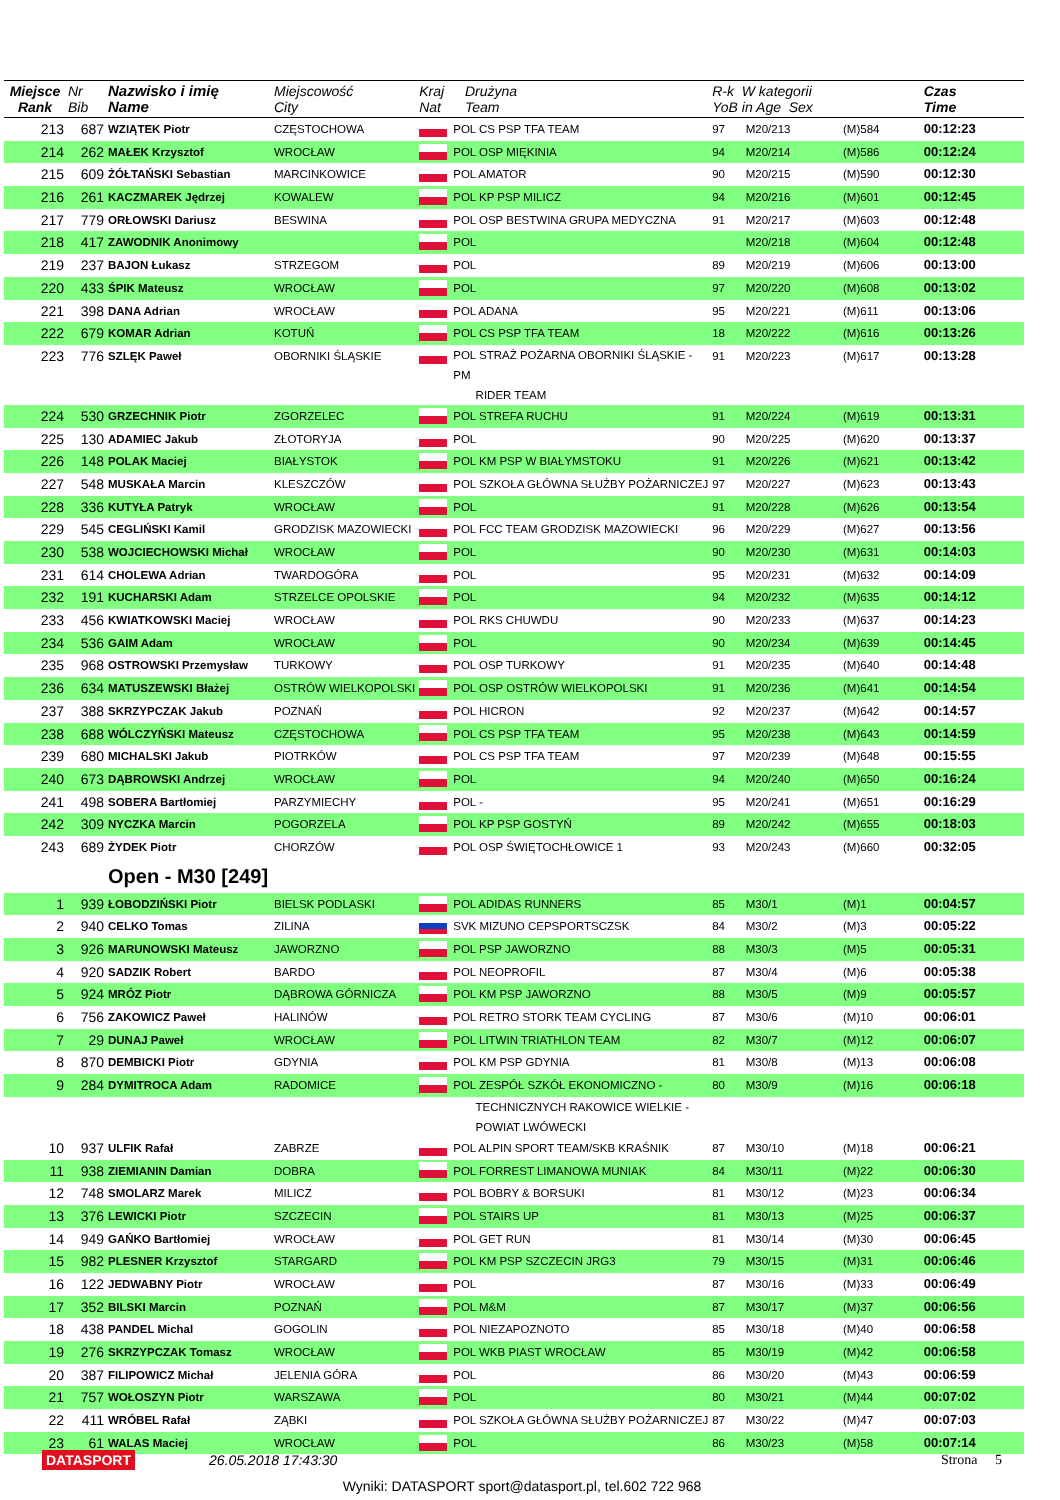| Miejsce Rank | Nr Bib | Nazwisko i imię Name | Miejscowość City | Kraj Nat | Drużyna Team | R-k W kategorii YoB in Age Sex | | | Czas Time |
| --- | --- | --- | --- | --- | --- | --- | --- | --- | --- |
| 213 | 687 | WZIĄTEK Piotr | CZĘSTOCHOWA | | POL CS PSP TFA TEAM | 97 | M20/213 | (M)584 | 00:12:23 |
| 214 | 262 | MAŁEK Krzysztof | WROCŁAW | | POL OSP MIĘKINIA | 94 | M20/214 | (M)586 | 00:12:24 |
| 215 | 609 | ŻÓŁTAŃSKI Sebastian | MARCINKOWICE | | POL AMATOR | 90 | M20/215 | (M)590 | 00:12:30 |
| 216 | 261 | KACZMAREK Jędrzej | KOWALEW | | POL KP PSP MILICZ | 94 | M20/216 | (M)601 | 00:12:45 |
| 217 | 779 | ORŁOWSKI Dariusz | BESWINA | | POL OSP BESTWINA GRUPA MEDYCZNA | 91 | M20/217 | (M)603 | 00:12:48 |
| 218 | 417 | ZAWODNIK Anonimowy | | | POL | | M20/218 | (M)604 | 00:12:48 |
| 219 | 237 | BAJON Łukasz | STRZEGOM | | POL | 89 | M20/219 | (M)606 | 00:13:00 |
| 220 | 433 | ŚPIK Mateusz | WROCŁAW | | POL | 97 | M20/220 | (M)608 | 00:13:02 |
| 221 | 398 | DANA Adrian | WROCŁAW | | POL ADANA | 95 | M20/221 | (M)611 | 00:13:06 |
| 222 | 679 | KOMAR Adrian | KOTUŃ | | POL CS PSP TFA TEAM | 18 | M20/222 | (M)616 | 00:13:26 |
| 223 | 776 | SZLĘK Paweł | OBORNIKI ŚLĄSKIE | | POL STRAŻ POŻARNA OBORNIKI ŚLĄSKIE - PM RIDER TEAM | 91 | M20/223 | (M)617 | 00:13:28 |
| 224 | 530 | GRZECHNIK Piotr | ZGORZELEC | | POL STREFA RUCHU | 91 | M20/224 | (M)619 | 00:13:31 |
| 225 | 130 | ADAMIEC Jakub | ZŁOTORYJA | | POL | 90 | M20/225 | (M)620 | 00:13:37 |
| 226 | 148 | POLAK Maciej | BIAŁYSTOK | | POL KM PSP W BIAŁYMSTOKU | 91 | M20/226 | (M)621 | 00:13:42 |
| 227 | 548 | MUSKAŁA Marcin | KLESZCZÓW | | POL SZKOŁA GŁÓWNA SŁUŻBY POŻARNICZEJ | 97 | M20/227 | (M)623 | 00:13:43 |
| 228 | 336 | KUTYŁA Patryk | WROCŁAW | | POL | 91 | M20/228 | (M)626 | 00:13:54 |
| 229 | 545 | CEGLIŃSKI Kamil | GRODZISK MAZOWIECKI | | POL FCC TEAM GRODZISK MAZOWIECKI | 96 | M20/229 | (M)627 | 00:13:56 |
| 230 | 538 | WOJCIECHOWSKI Michał | WROCŁAW | | POL | 90 | M20/230 | (M)631 | 00:14:03 |
| 231 | 614 | CHOLEWA Adrian | TWARDOGÓRA | | POL | 95 | M20/231 | (M)632 | 00:14:09 |
| 232 | 191 | KUCHARSKI Adam | STRZELCE OPOLSKIE | | POL | 94 | M20/232 | (M)635 | 00:14:12 |
| 233 | 456 | KWIATKOWSKI Maciej | WROCŁAW | | POL RKS CHUWDU | 90 | M20/233 | (M)637 | 00:14:23 |
| 234 | 536 | GAIM Adam | WROCŁAW | | POL | 90 | M20/234 | (M)639 | 00:14:45 |
| 235 | 968 | OSTROWSKI Przemysław | TURKOWY | | POL OSP TURKOWY | 91 | M20/235 | (M)640 | 00:14:48 |
| 236 | 634 | MATUSZEWSKI Błażej | OSTRÓW WIELKOPOLSKI | | POL OSP OSTRÓW WIELKOPOLSKI | 91 | M20/236 | (M)641 | 00:14:54 |
| 237 | 388 | SKRZYPCZAK Jakub | POZNAŃ | | POL HICRON | 92 | M20/237 | (M)642 | 00:14:57 |
| 238 | 688 | WÓLCZYŃSKI Mateusz | CZĘSTOCHOWA | | POL CS PSP TFA TEAM | 95 | M20/238 | (M)643 | 00:14:59 |
| 239 | 680 | MICHALSKI Jakub | PIOTRKÓW | | POL CS PSP TFA TEAM | 97 | M20/239 | (M)648 | 00:15:55 |
| 240 | 673 | DĄBROWSKI Andrzej | WROCŁAW | | POL | 94 | M20/240 | (M)650 | 00:16:24 |
| 241 | 498 | SOBERA Bartłomiej | PARZYMIECHY | | POL - | 95 | M20/241 | (M)651 | 00:16:29 |
| 242 | 309 | NYCZKA Marcin | POGORZELA | | POL KP PSP GOSTYŃ | 89 | M20/242 | (M)655 | 00:18:03 |
| 243 | 689 | ŻYDEK Piotr | CHORZÓW | | POL OSP ŚWIĘTOCHŁOWICE 1 | 93 | M20/243 | (M)660 | 00:32:05 |
| | | Open - M30 [249] | | | | | | | |
| 1 | 939 | ŁOBODZIŃSKI Piotr | BIELSK PODLASKI | | POL ADIDAS RUNNERS | 85 | M30/1 | (M)1 | 00:04:57 |
| 2 | 940 | CELKO Tomas | ZILINA | | SVK MIZUNO CEPSPORTSCZSK | 84 | M30/2 | (M)3 | 00:05:22 |
| 3 | 926 | MARUNOWSKI Mateusz | JAWORZNO | | POL PSP JAWORZNO | 88 | M30/3 | (M)5 | 00:05:31 |
| 4 | 920 | SADZIK Robert | BARDO | | POL NEOPROFIL | 87 | M30/4 | (M)6 | 00:05:38 |
| 5 | 924 | MRÓZ Piotr | DĄBROWA GÓRNICZA | | POL KM PSP JAWORZNO | 88 | M30/5 | (M)9 | 00:05:57 |
| 6 | 756 | ZAKOWICZ Paweł | HALINÓW | | POL RETRO STORK TEAM CYCLING | 87 | M30/6 | (M)10 | 00:06:01 |
| 7 | 29 | DUNAJ Paweł | WROCŁAW | | POL LITWIN TRIATHLON TEAM | 82 | M30/7 | (M)12 | 00:06:07 |
| 8 | 870 | DEMBICKI Piotr | GDYNIA | | POL KM PSP GDYNIA | 81 | M30/8 | (M)13 | 00:06:08 |
| 9 | 284 | DYMITROCA Adam | RADOMICE | | POL ZESPÓŁ SZKÓŁ EKONOMICZNO - | 80 | M30/9 | (M)16 | 00:06:18 |
| | | | | | TECHNICZNYCH RAKOWICE WIELKIE - POWIAT LWÓWECKI | | | | |
| 10 | 937 | ULFIK Rafał | ZABRZE | | POL ALPIN SPORT TEAM/SKB KRAŚNIK | 87 | M30/10 | (M)18 | 00:06:21 |
| 11 | 938 | ZIEMIANIN Damian | DOBRA | | POL FORREST LIMANOWA MUNIAK | 84 | M30/11 | (M)22 | 00:06:30 |
| 12 | 748 | SMOLARZ Marek | MILICZ | | POL BOBRY & BORSUKI | 81 | M30/12 | (M)23 | 00:06:34 |
| 13 | 376 | LEWICKI Piotr | SZCZECIN | | POL STAIRS UP | 81 | M30/13 | (M)25 | 00:06:37 |
| 14 | 949 | GAŃKO Bartłomiej | WROCŁAW | | POL GET RUN | 81 | M30/14 | (M)30 | 00:06:45 |
| 15 | 982 | PLESNER Krzysztof | STARGARD | | POL KM PSP SZCZECIN JRG3 | 79 | M30/15 | (M)31 | 00:06:46 |
| 16 | 122 | JEDWABNY Piotr | WROCŁAW | | POL | 87 | M30/16 | (M)33 | 00:06:49 |
| 17 | 352 | BILSKI Marcin | POZNAŃ | | POL M&M | 87 | M30/17 | (M)37 | 00:06:56 |
| 18 | 438 | PANDEL Michal | GOGOLIN | | POL NIEZAPOZNOTO | 85 | M30/18 | (M)40 | 00:06:58 |
| 19 | 276 | SKRZYPCZAK Tomasz | WROCŁAW | | POL WKB PIAST WROCŁAW | 85 | M30/19 | (M)42 | 00:06:58 |
| 20 | 387 | FILIPOWICZ Michał | JELENIA GÓRA | | POL | 86 | M30/20 | (M)43 | 00:06:59 |
| 21 | 757 | WOŁOSZYN Piotr | WARSZAWA | | POL | 80 | M30/21 | (M)44 | 00:07:02 |
| 22 | 411 | WRÓBEL Rafał | ZĄBKI | | POL SZKOŁA GŁÓWNA SŁUŻBY POŻARNICZEJ | 87 | M30/22 | (M)47 | 00:07:03 |
| 23 | 61 | WALAS Maciej | WROCŁAW | | POL | 86 | M30/23 | (M)58 | 00:07:14 |
DATASPORT 26.05.2018 17:43:30 Strona 5
Wyniki: DATASPORT sport@datasport.pl, tel.602 722 968